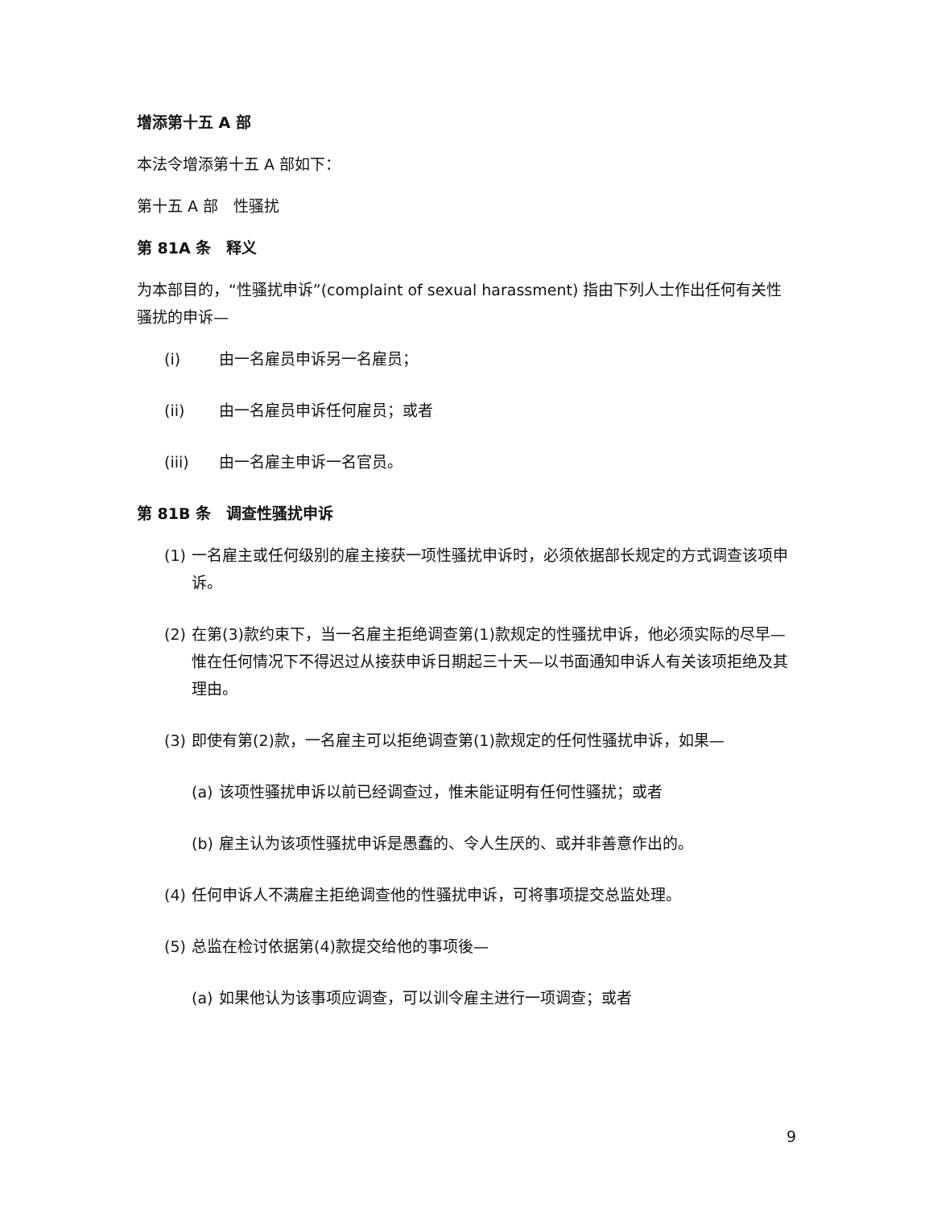增添第十五 A 部
本法令增添第十五 A 部如下：
第十五 A 部　性骚扰
第 81A 条　释义
为本部目的，“性骚扰申诉”(complaint of sexual harassment) 指由下列人士作出任何有关性骚扰的申诉—
(i) 由一名雇员申诉另一名雇员；
(ii) 由一名雇员申诉任何雇员；或者
(iii) 由一名雇主申诉一名官员。
第 81B 条　调查性骚扰申诉
(1) 一名雇主或任何级别的雇主接获一项性骚扰申诉时，必须依据部长规定的方式调查该项申诉。
(2) 在第(3)款约束下，当一名雇主拒绝调查第(1)款规定的性骚扰申诉，他必须实际的尽早—惟在任何情况下不得迟过从接获申诉日期起三十天—以书面通知申诉人有关该项拒绝及其理由。
(3) 即使有第(2)款，一名雇主可以拒绝调查第(1)款规定的任何性骚扰申诉，如果—
(a) 该项性骚扰申诉以前已经调查过，惟未能证明有任何性骚扰；或者
(b) 雇主认为该项性骚扰申诉是愚蠢的、令人生厌的、或并非善意作出的。
(4) 任何申诉人不满雇主拒绝调查他的性骚扰申诉，可将事项提交总监处理。
(5) 总监在检讨依据第(4)款提交给他的事项後—
(a) 如果他认为该事项应调查，可以训令雇主进行一项调查；或者
9